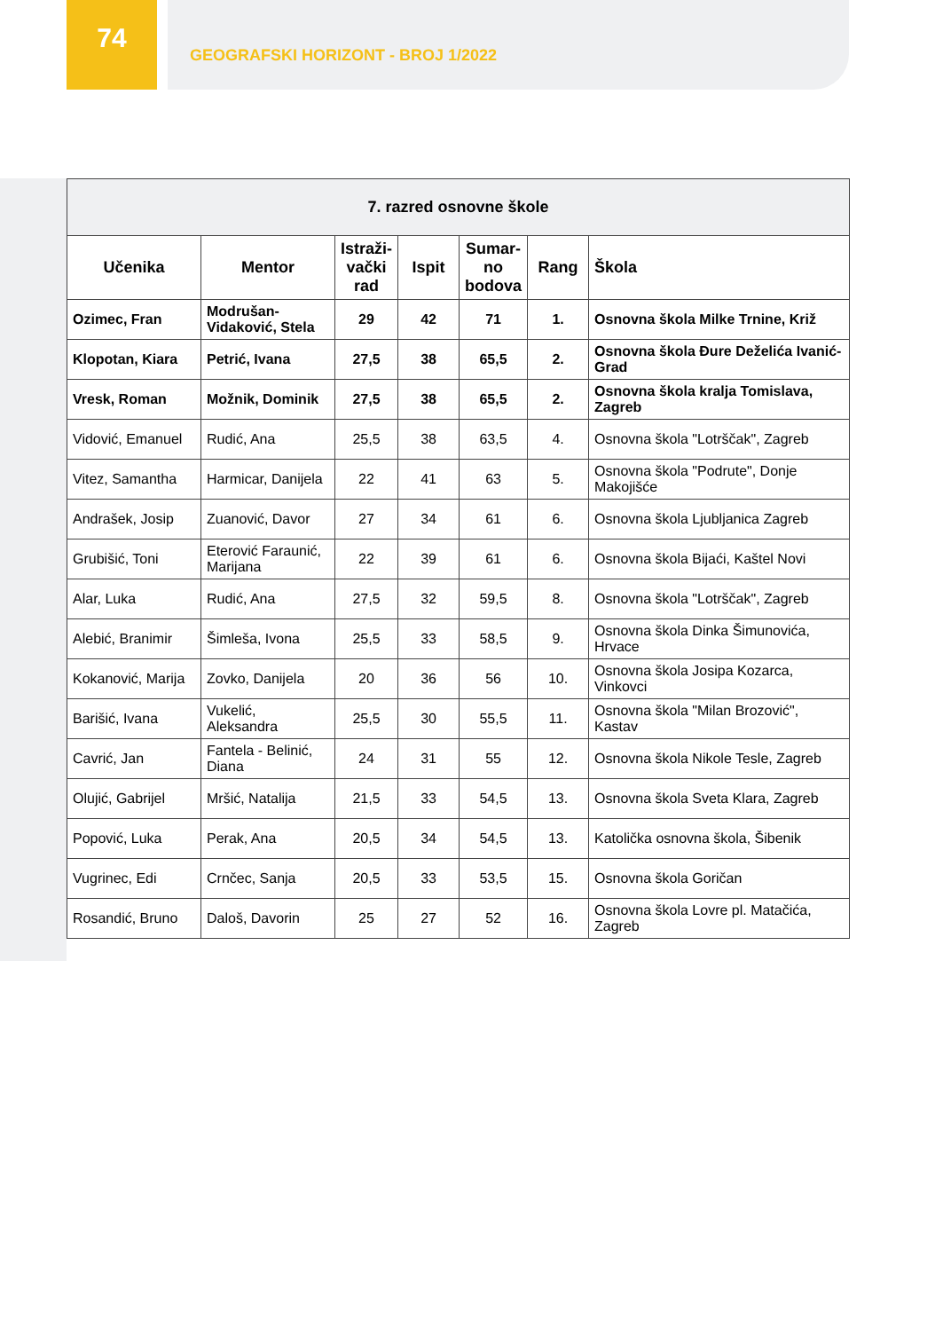74
GEOGRAFSKI HORIZONT - BROJ 1/2022
| 7. razred osnovne škole | | | | | | |
| --- | --- | --- | --- | --- | --- | --- |
| Učenika | Mentor | Istraži- vački rad | Ispit | Sumar- no bodova | Rang | Škola |
| Ozimec, Fran | Modrušan-Vidaković, Stela | 29 | 42 | 71 | 1. | Osnovna škola Milke Trnine, Križ |
| Klopotan, Kiara | Petrić, Ivana | 27,5 | 38 | 65,5 | 2. | Osnovna škola Đure Deželića Ivanić-Grad |
| Vresk, Roman | Možnik, Dominik | 27,5 | 38 | 65,5 | 2. | Osnovna škola kralja Tomislava, Zagreb |
| Vidović, Emanuel | Rudić, Ana | 25,5 | 38 | 63,5 | 4. | Osnovna škola "Lotrščak", Zagreb |
| Vitez, Samantha | Harmicar, Danijela | 22 | 41 | 63 | 5. | Osnovna škola "Podrute", Donje Makojišće |
| Andrašek, Josip | Zuanović, Davor | 27 | 34 | 61 | 6. | Osnovna škola Ljubljanica Zagreb |
| Grubišić, Toni | Eterović Faraunić, Marijana | 22 | 39 | 61 | 6. | Osnovna škola Bijaći, Kaštel Novi |
| Alar, Luka | Rudić, Ana | 27,5 | 32 | 59,5 | 8. | Osnovna škola "Lotrščak", Zagreb |
| Alebić, Branimir | Šimleša, Ivona | 25,5 | 33 | 58,5 | 9. | Osnovna škola Dinka Šimunovića, Hrvace |
| Kokanović, Marija | Zovko, Danijela | 20 | 36 | 56 | 10. | Osnovna škola Josipa Kozarca, Vinkovci |
| Barišić, Ivana | Vukelić, Aleksandra | 25,5 | 30 | 55,5 | 11. | Osnovna škola "Milan Brozović", Kastav |
| Cavrić, Jan | Fantela - Belinić, Diana | 24 | 31 | 55 | 12. | Osnovna škola Nikole Tesle, Zagreb |
| Olujić, Gabrijel | Mršić, Natalija | 21,5 | 33 | 54,5 | 13. | Osnovna škola Sveta Klara, Zagreb |
| Popović, Luka | Perak, Ana | 20,5 | 34 | 54,5 | 13. | Katolička osnovna škola, Šibenik |
| Vugrinec, Edi | Crnčec, Sanja | 20,5 | 33 | 53,5 | 15. | Osnovna škola Goričan |
| Rosandić, Bruno | Daloš, Davorin | 25 | 27 | 52 | 16. | Osnovna škola Lovre pl. Matačića, Zagreb |